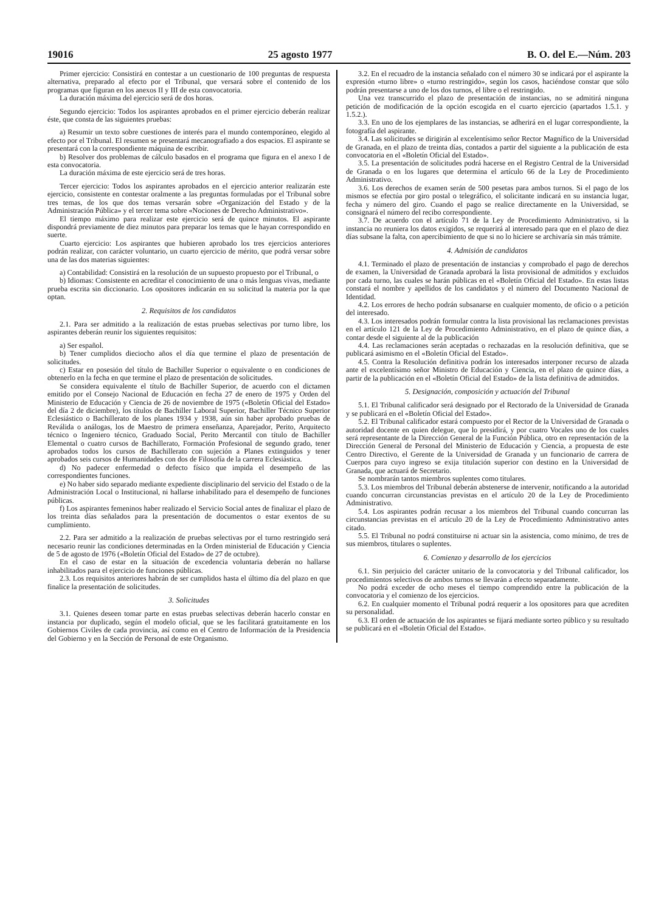19016 25 agosto 1977 B. O. del E.—Núm. 203
Primer ejercicio: Consistirá en contestar a un cuestionario de 100 preguntas de respuesta alternativa, preparado al efecto por el Tribunal, que versará sobre el contenido de los programas que figuran en los anexos II y III de esta convocatoria.
La duración máxima del ejercicio será de dos horas.
Segundo ejercicio: Todos los aspirantes aprobados en el primer ejercicio deberán realizar éste, que consta de las siguientes pruebas:
a) Resumir un texto sobre cuestiones de interés para el mundo contemporáneo, elegido al efecto por el Tribunal. El resumen se presentará mecanografiado a dos espacios. El aspirante se presentará con la correspondiente máquina de escribir.
b) Resolver dos problemas de cálculo basados en el programa que figura en el anexo I de esta convocatoria.
La duración máxima de este ejercicio será de tres horas.
Tercer ejercicio: Todos los aspirantes aprobados en el ejercicio anterior realizarán este ejercicio, consistente en contestar oralmente a las preguntas formuladas por el Tribunal sobre tres temas, de los que dos temas versarán sobre «Organización del Estado y de la Administración Pública» y el tercer tema sobre «Nociones de Derecho Administrativo».
El tiempo máximo para realizar este ejercicio será de quince minutos. El aspirante dispondrá previamente de diez minutos para preparar los temas que le hayan correspondido en suerte.
Cuarto ejercicio: Los aspirantes que hubieren aprobado los tres ejercicios anteriores podrán realizar, con carácter voluntario, un cuarto ejercicio de mérito, que podrá versar sobre una de las dos materias siguientes:
a) Contabilidad: Consistirá en la resolución de un supuesto propuesto por el Tribunal, o
b) Idiomas: Consistente en acreditar el conocimiento de una o más lenguas vivas, mediante prueba escrita sin diccionario. Los opositores indicarán en su solicitud la materia por la que optan.
2. Requisitos de los candidatos
2.1. Para ser admitido a la realización de estas pruebas selectivas por turno libre, los aspirantes deberán reunir los siguientes requisitos:
a) Ser español.
b) Tener cumplidos dieciocho años el día que termine el plazo de presentación de solicitudes.
c) Estar en posesión del título de Bachiller Superior o equivalente o en condiciones de obtenerlo en la fecha en que termine el plazo de presentación de solicitudes.
Se considera equivalente el título de Bachiller Superior, de acuerdo con el dictamen emitido por el Consejo Nacional de Educación en fecha 27 de enero de 1975 y Orden del Ministerio de Educación y Ciencia de 26 de noviembre de 1975 («Boletín Oficial del Estado» del día 2 de diciembre), los títulos de Bachiller Laboral Superior, Bachiller Técnico Superior Eclesiástico o Bachillerato de los planes 1934 y 1938, aún sin haber aprobado pruebas de Reválida o análogas, los de Maestro de primera enseñanza, Aparejador, Perito, Arquitecto técnico o Ingeniero técnico, Graduado Social, Perito Mercantil con título de Bachiller Elemental o cuatro cursos de Bachillerato, Formación Profesional de segundo grado, tener aprobados todos los cursos de Bachillerato con sujeción a Planes extinguidos y tener aprobados seis cursos de Humanidades con dos de Filosofía de la carrera Eclesiástica.
d) No padecer enfermedad o defecto físico que impida el desempeño de las correspondientes funciones.
e) No haber sido separado mediante expediente disciplinario del servicio del Estado o de la Administración Local o Institucional, ni hallarse inhabilitado para el desempeño de funciones públicas.
f) Los aspirantes femeninos haber realizado el Servicio Social antes de finalizar el plazo de los treinta días señalados para la presentación de documentos o estar exentos de su cumplimiento.
2.2. Para ser admitido a la realización de pruebas selectivas por el turno restringido será necesario reunir las condiciones determinadas en la Orden ministerial de Educación y Ciencia de 5 de agosto de 1976 («Boletín Oficial del Estado» de 27 de octubre).
En el caso de estar en la situación de excedencia voluntaria deberán no hallarse inhabilitados para el ejercicio de funciones públicas.
2.3. Los requisitos anteriores habrán de ser cumplidos hasta el último día del plazo en que finalice la presentación de solicitudes.
3. Solicitudes
3.1. Quienes deseen tomar parte en estas pruebas selectivas deberán hacerlo constar en instancia por duplicado, según el modelo oficial, que se les facilitará gratuitamente en los Gobiernos Civiles de cada provincia, así como en el Centro de Información de la Presidencia del Gobierno y en la Sección de Personal de este Organismo.
3.2. En el recuadro de la instancia señalado con el número 30 se indicará por el aspirante la expresión «turno libre» o «turno restringido», según los casos, haciéndose constar que sólo podrán presentarse a uno de los dos turnos, el libre o el restringido.
Una vez transcurrido el plazo de presentación de instancias, no se admitirá ninguna petición de modificación de la opción escogida en el cuarto ejercicio (apartados 1.5.1. y 1.5.2.).
3.3. En uno de los ejemplares de las instancias, se adherirá en el lugar correspondiente, la fotografía del aspirante.
3.4. Las solicitudes se dirigirán al excelentísimo señor Rector Magnífico de la Universidad de Granada, en el plazo de treinta días, contados a partir del siguiente a la publicación de esta convocatoria en el «Boletín Oficial del Estado».
3.5. La presentación de solicitudes podrá hacerse en el Registro Central de la Universidad de Granada o en los lugares que determina el artículo 66 de la Ley de Procedimiento Administrativo.
3.6. Los derechos de examen serán de 500 pesetas para ambos turnos. Si el pago de los mismos se efectúa por giro postal o telegráfico, el solicitante indicará en su instancia lugar, fecha y número del giro. Cuando el pago se realice directamente en la Universidad, se consignará el número del recibo correspondiente.
3.7. De acuerdo con el artículo 71 de la Ley de Procedimiento Administrativo, si la instancia no reuniera los datos exigidos, se requerirá al interesado para que en el plazo de diez días subsane la falta, con apercibimiento de que si no lo hiciere se archivaría sin más trámite.
4. Admisión de candidatos
4.1. Terminado el plazo de presentación de instancias y comprobado el pago de derechos de examen, la Universidad de Granada aprobará la lista provisional de admitidos y excluidos por cada turno, las cuales se harán públicas en el «Boletín Oficial del Estado». En estas listas constará el nombre y apellidos de los candidatos y el número del Documento Nacional de Identidad.
4.2. Los errores de hecho podrán subsanarse en cualquier momento, de oficio o a petición del interesado.
4.3. Los interesados podrán formular contra la lista provisional las reclamaciones previstas en el artículo 121 de la Ley de Procedimiento Administrativo, en el plazo de quince días, a contar desde el siguiente al de la publicación
4.4. Las reclamaciones serán aceptadas o rechazadas en la resolución definitiva, que se publicará asimismo en el «Boletín Oficial del Estado».
4.5. Contra la Resolución definitiva podrán los interesados interponer recurso de alzada ante el excelentísimo señor Ministro de Educación y Ciencia, en el plazo de quince días, a partir de la publicación en el «Boletín Oficial del Estado» de la lista definitiva de admitidos.
5. Designación, composición y actuación del Tribunal
5.1. El Tribunal calificador será designado por el Rectorado de la Universidad de Granada y se publicará en el «Boletín Oficial del Estado».
5.2. El Tribunal calificador estará compuesto por el Rector de la Universidad de Granada o autoridad docente en quien delegue, que lo presidirá, y por cuatro Vocales uno de los cuales será representante de la Dirección General de la Función Pública, otro en representación de la Dirección General de Personal del Ministerio de Educación y Ciencia, a propuesta de este Centro Directivo, el Gerente de la Universidad de Granada y un funcionario de carrera de Cuerpos para cuyo ingreso se exija titulación superior con destino en la Universidad de Granada, que actuará de Secretario.
Se nombrarán tantos miembros suplentes como titulares.
5.3. Los miembros del Tribunal deberán abstenerse de intervenir, notificando a la autoridad cuando concurran circunstancias previstas en el artículo 20 de la Ley de Procedimiento Administrativo.
5.4. Los aspirantes podrán recusar a los miembros del Tribunal cuando concurran las circunstancias previstas en el artículo 20 de la Ley de Procedimiento Administrativo antes citado.
5.5. El Tribunal no podrá constituirse ni actuar sin la asistencia, como mínimo, de tres de sus miembros, titulares o suplentes.
6. Comienzo y desarrollo de los ejercicios
6.1. Sin perjuicio del carácter unitario de la convocatoria y del Tribunal calificador, los procedimientos selectivos de ambos turnos se llevarán a efecto separadamente.
No podrá exceder de ocho meses el tiempo comprendido entre la publicación de la convocatoria y el comienzo de los ejercicios.
6.2. En cualquier momento el Tribunal podrá requerir a los opositores para que acrediten su personalidad.
6.3. El orden de actuación de los aspirantes se fijará mediante sorteo público y su resultado se publicará en el «Boletín Oficial del Estado».